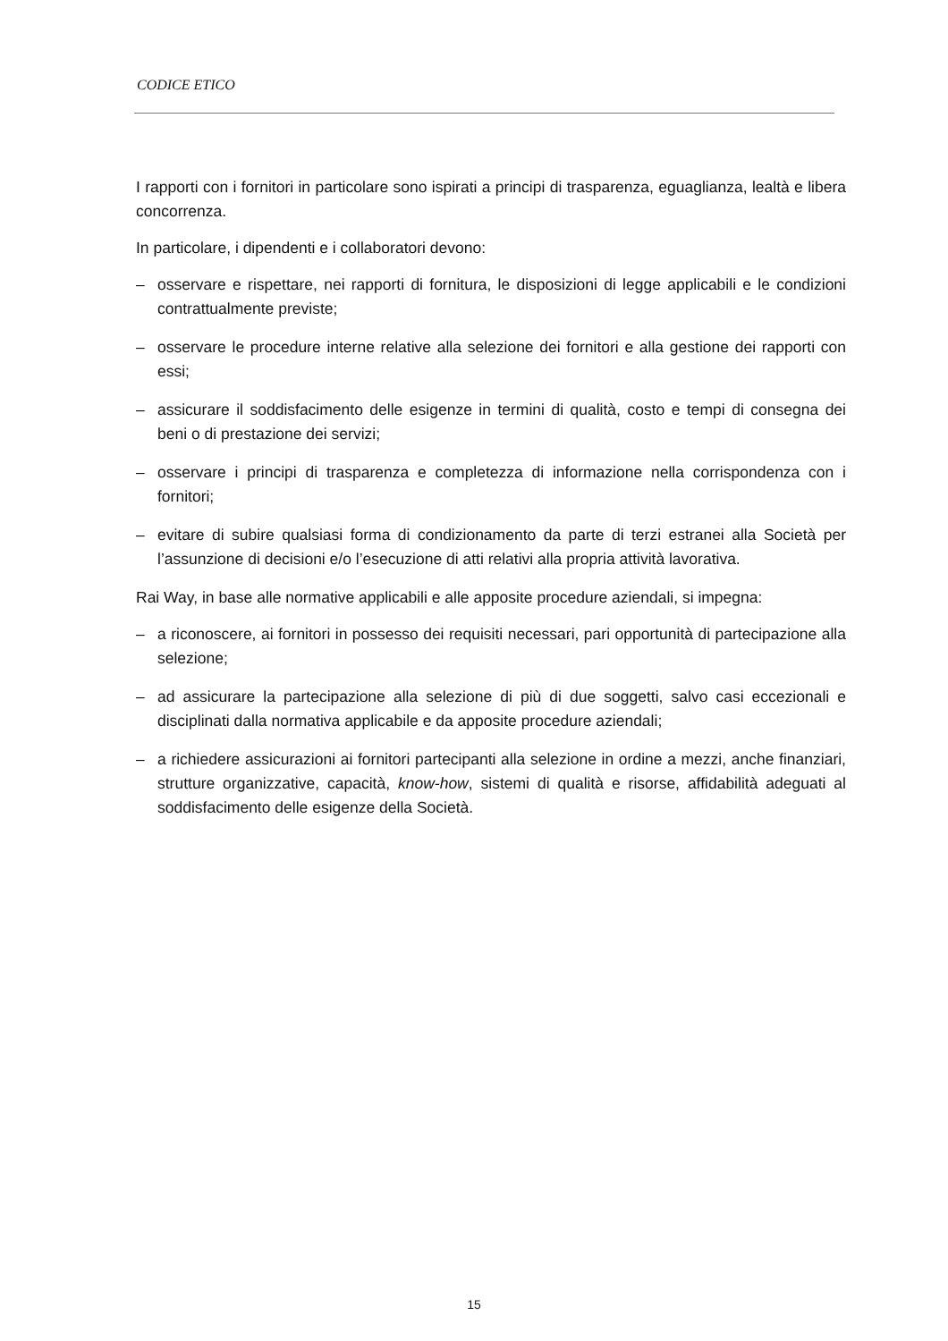CODICE ETICO
I rapporti con i fornitori in particolare sono ispirati a principi di trasparenza, eguaglianza, lealtà e libera concorrenza.
In particolare, i dipendenti e i collaboratori devono:
– osservare e rispettare, nei rapporti di fornitura, le disposizioni di legge applicabili e le condizioni contrattualmente previste;
– osservare le procedure interne relative alla selezione dei fornitori e alla gestione dei rapporti con essi;
– assicurare il soddisfacimento delle esigenze in termini di qualità, costo e tempi di consegna dei beni o di prestazione dei servizi;
– osservare i principi di trasparenza e completezza di informazione nella corrispondenza con i fornitori;
– evitare di subire qualsiasi forma di condizionamento da parte di terzi estranei alla Società per l’assunzione di decisioni e/o l’esecuzione di atti relativi alla propria attività lavorativa.
Rai Way, in base alle normative applicabili e alle apposite procedure aziendali, si impegna:
– a riconoscere, ai fornitori in possesso dei requisiti necessari, pari opportunità di partecipazione alla selezione;
– ad assicurare la partecipazione alla selezione di più di due soggetti, salvo casi eccezionali e disciplinati dalla normativa applicabile e da apposite procedure aziendali;
– a richiedere assicurazioni ai fornitori partecipanti alla selezione in ordine a mezzi, anche finanziari, strutture organizzative, capacità, know-how, sistemi di qualità e risorse, affidabilità adeguati al soddisfacimento delle esigenze della Società.
15